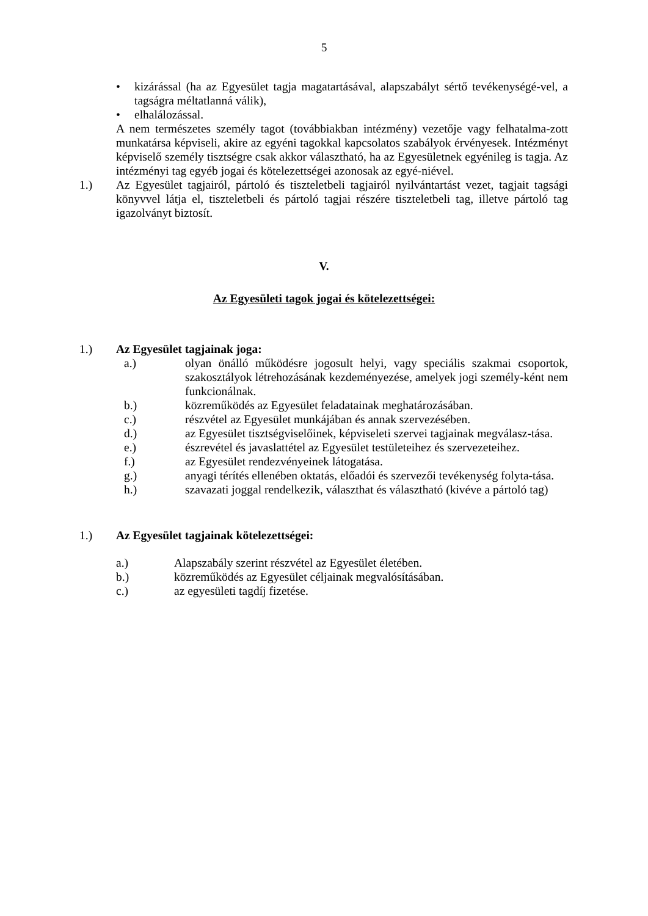5
• kizárással (ha az Egyesület tagja magatartásával, alapszabályt sértő tevékenységé-vel, a tagságra méltatlanná válik),
• elhalálozással.
A nem természetes személy tagot (továbbiakban intézmény) vezetője vagy felhatalma-zott munkatársa képviseli, akire az egyéni tagokkal kapcsolatos szabályok érvényesek. Intézményt képviselő személy tisztségre csak akkor választható, ha az Egyesületnek egyénileg is tagja. Az intézményi tag egyéb jogai és kötelezettségei azonosak az egyé-niével.
1.) Az Egyesület tagjairól, pártoló és tiszteletbeli tagjairól nyilvántartást vezet, tagjait tagsági könyvvel látja el, tiszteletbeli és pártoló tagjai részére tiszteletbeli tag, illetve pártoló tag igazolványt biztosít.
V.
Az Egyesületi tagok jogai és kötelezettségei:
1.) Az Egyesület tagjainak joga:
a.) olyan önálló működésre jogosult helyi, vagy speciális szakmai csoportok, szakosztályok létrehozásának kezdeményezése, amelyek jogi személy-ként nem funkcionálnak.
b.) közreműködés az Egyesület feladatainak meghatározásában.
c.) részvétel az Egyesület munkájában és annak szervezésében.
d.) az Egyesület tisztségviselőinek, képviseleti szervei tagjainak megválasz-tása.
e.) észrevétel és javaslattétel az Egyesület testületeihez és szervezeteihez.
f.) az Egyesület rendezvényeinek látogatása.
g.) anyagi térítés ellenében oktatás, előadói és szervezői tevékenység folyta-tása.
h.) szavazati joggal rendelkezik, választhat és választható (kivéve a pártoló tag)
1.) Az Egyesület tagjainak kötelezettségei:
a.) Alapszabály szerint részvétel az Egyesület életében.
b.) közreműködés az Egyesület céljainak megvalósításában.
c.) az egyesületi tagdíj fizetése.